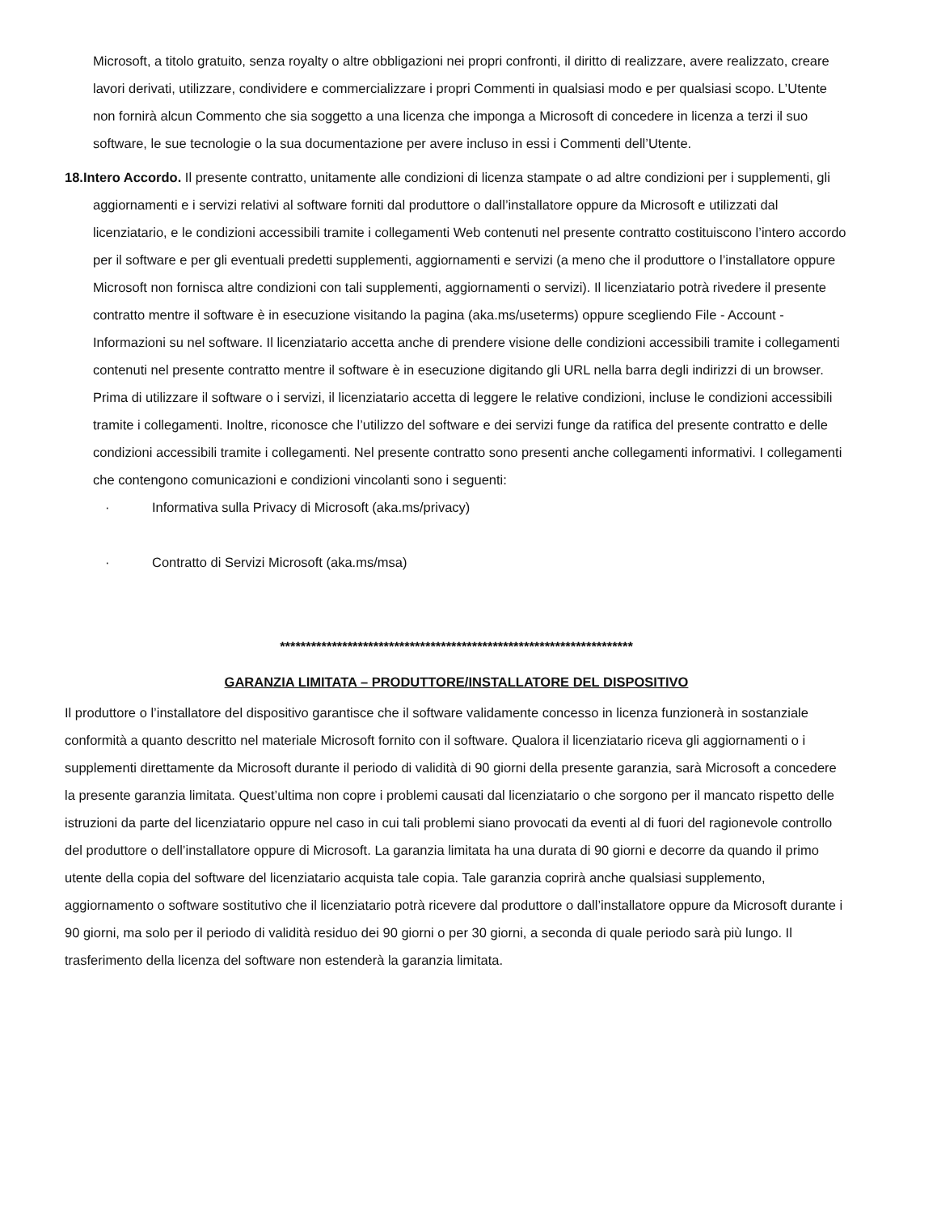Microsoft, a titolo gratuito, senza royalty o altre obbligazioni nei propri confronti, il diritto di realizzare, avere realizzato, creare lavori derivati, utilizzare, condividere e commercializzare i propri Commenti in qualsiasi modo e per qualsiasi scopo. L’Utente non fornirà alcun Commento che sia soggetto a una licenza che imponga a Microsoft di concedere in licenza a terzi il suo software, le sue tecnologie o la sua documentazione per avere incluso in essi i Commenti dell’Utente.
18.Intero Accordo. Il presente contratto, unitamente alle condizioni di licenza stampate o ad altre condizioni per i supplementi, gli aggiornamenti e i servizi relativi al software forniti dal produttore o dall’installatore oppure da Microsoft e utilizzati dal licenziatario, e le condizioni accessibili tramite i collegamenti Web contenuti nel presente contratto costituiscono l’intero accordo per il software e per gli eventuali predetti supplementi, aggiornamenti e servizi (a meno che il produttore o l’installatore oppure Microsoft non fornisca altre condizioni con tali supplementi, aggiornamenti o servizi). Il licenziatario potrà rivedere il presente contratto mentre il software è in esecuzione visitando la pagina (aka.ms/useterms) oppure scegliendo File - Account - Informazioni su nel software. Il licenziatario accetta anche di prendere visione delle condizioni accessibili tramite i collegamenti contenuti nel presente contratto mentre il software è in esecuzione digitando gli URL nella barra degli indirizzi di un browser. Prima di utilizzare il software o i servizi, il licenziatario accetta di leggere le relative condizioni, incluse le condizioni accessibili tramite i collegamenti. Inoltre, riconosce che l’utilizzo del software e dei servizi funge da ratifica del presente contratto e delle condizioni accessibili tramite i collegamenti. Nel presente contratto sono presenti anche collegamenti informativi. I collegamenti che contengono comunicazioni e condizioni vincolanti sono i seguenti:
· Informativa sulla Privacy di Microsoft (aka.ms/privacy)
· Contratto di Servizi Microsoft (aka.ms/msa)
********************************************************************
GARANZIA LIMITATA – PRODUTTORE/INSTALLATORE DEL DISPOSITIVO
Il produttore o l’installatore del dispositivo garantisce che il software validamente concesso in licenza funzionerà in sostanziale conformità a quanto descritto nel materiale Microsoft fornito con il software. Qualora il licenziatario riceva gli aggiornamenti o i supplementi direttamente da Microsoft durante il periodo di validità di 90 giorni della presente garanzia, sarà Microsoft a concedere la presente garanzia limitata. Quest’ultima non copre i problemi causati dal licenziatario o che sorgono per il mancato rispetto delle istruzioni da parte del licenziatario oppure nel caso in cui tali problemi siano provocati da eventi al di fuori del ragionevole controllo del produttore o dell’installatore oppure di Microsoft. La garanzia limitata ha una durata di 90 giorni e decorre da quando il primo utente della copia del software del licenziatario acquista tale copia. Tale garanzia coprirà anche qualsiasi supplemento, aggiornamento o software sostitutivo che il licenziatario potrà ricevere dal produttore o dall’installatore oppure da Microsoft durante i 90 giorni, ma solo per il periodo di validità residuo dei 90 giorni o per 30 giorni, a seconda di quale periodo sarà più lungo. Il trasferimento della licenza del software non estenderà la garanzia limitata.